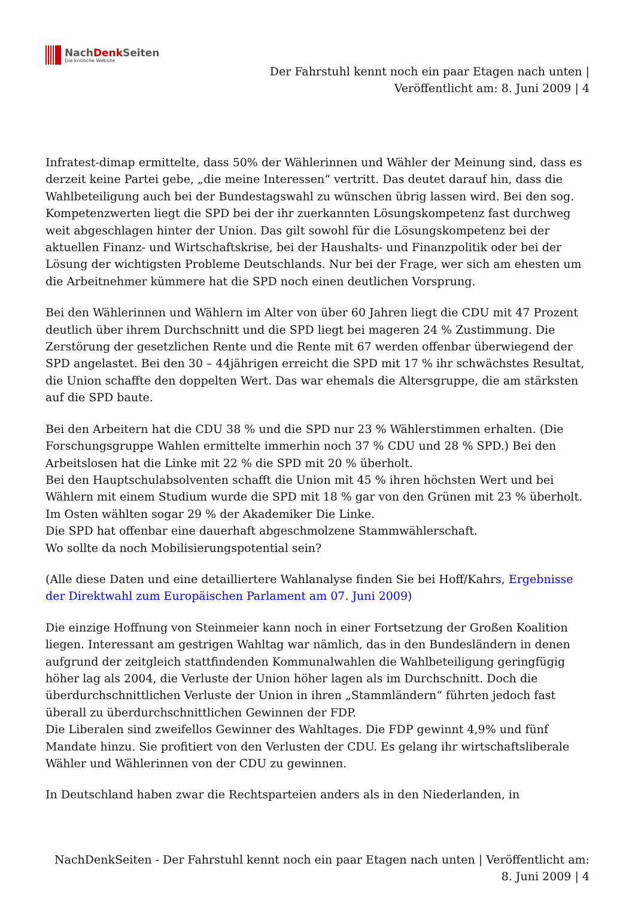NachDenk Seiten
Die kritische Website
Der Fahrstuhl kennt noch ein paar Etagen nach unten |
Veröffentlicht am: 8. Juni 2009 | 4
Infratest-dimap ermittelte, dass 50% der Wählerinnen und Wähler der Meinung sind, dass es derzeit keine Partei gebe, „die meine Interessen“ vertritt. Das deutet darauf hin, dass die Wahlbeteiligung auch bei der Bundestagswahl zu wünschen übrig lassen wird. Bei den sog. Kompetenzwerten liegt die SPD bei der ihr zuerkannten Lösungskompetenz fast durchweg weit abgeschlagen hinter der Union. Das gilt sowohl für die Lösungskompetenz bei der aktuellen Finanz- und Wirtschaftskrise, bei der Haushalts- und Finanzpolitik oder bei der Lösung der wichtigsten Probleme Deutschlands. Nur bei der Frage, wer sich am ehesten um die Arbeitnehmer kümmere hat die SPD noch einen deutlichen Vorsprung.
Bei den Wählerinnen und Wählern im Alter von über 60 Jahren liegt die CDU mit 47 Prozent deutlich über ihrem Durchschnitt und die SPD liegt bei mageren 24 % Zustimmung. Die Zerstörung der gesetzlichen Rente und die Rente mit 67 werden offenbar überwiegend der SPD angelastet. Bei den 30 – 44jährigen erreicht die SPD mit 17 % ihr schwächstes Resultat, die Union schaffte den doppelten Wert. Das war ehemals die Altersgruppe, die am stärksten auf die SPD baute.
Bei den Arbeitern hat die CDU 38 % und die SPD nur 23 % Wählerstimmen erhalten. (Die Forschungsgruppe Wahlen ermittelte immerhin noch 37 % CDU und 28 % SPD.) Bei den Arbeitslosen hat die Linke mit 22 % die SPD mit 20 % überholt.
Bei den Hauptschulabsolventen schafft die Union mit 45 % ihren höchsten Wert und bei Wählern mit einem Studium wurde die SPD mit 18 % gar von den Grünen mit 23 % überholt. Im Osten wählten sogar 29 % der Akademiker Die Linke.
Die SPD hat offenbar eine dauerhaft abgeschmolzene Stammwählerschaft.
Wo sollte da noch Mobilisierungspotential sein?
(Alle diese Daten und eine detailliertere Wahlanalyse finden Sie bei Hoff/Kahrs, Ergebnisse der Direktwahl zum Europäischen Parlament am 07. Juni 2009)
Die einzige Hoffnung von Steinmeier kann noch in einer Fortsetzung der Großen Koalition liegen. Interessant am gestrigen Wahltag war nämlich, das in den Bundesländern in denen aufgrund der zeitgleich stattfindenden Kommunalwahlen die Wahlbeteiligung geringfügig höher lag als 2004, die Verluste der Union höher lagen als im Durchschnitt. Doch die überdurchschnittlichen Verluste der Union in ihren „Stammländern“ führten jedoch fast überall zu überdurchschnittlichen Gewinnen der FDP.
Die Liberalen sind zweifellos Gewinner des Wahltages. Die FDP gewinnt 4,9% und fünf Mandate hinzu. Sie profitiert von den Verlusten der CDU. Es gelang ihr wirtschaftsliberale Wähler und Wählerinnen von der CDU zu gewinnen.
In Deutschland haben zwar die Rechtsparteien anders als in den Niederlanden, in
NachDenkSeiten - Der Fahrstuhl kennt noch ein paar Etagen nach unten | Veröffentlicht am:
8. Juni 2009 | 4